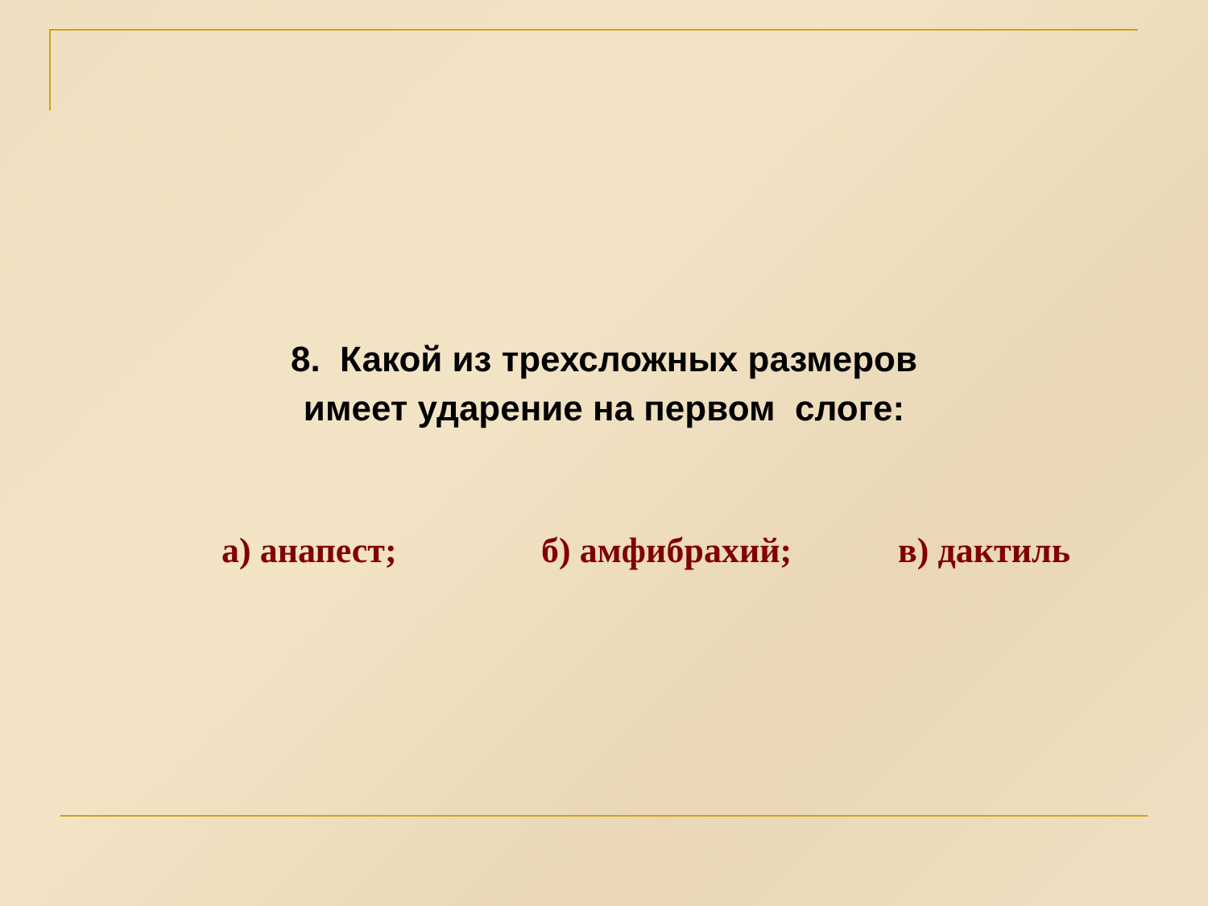8. Какой из трехсложных размеров
имеет ударение на первом слоге:
а) анапест; б) амфибрахий; в) дактиль